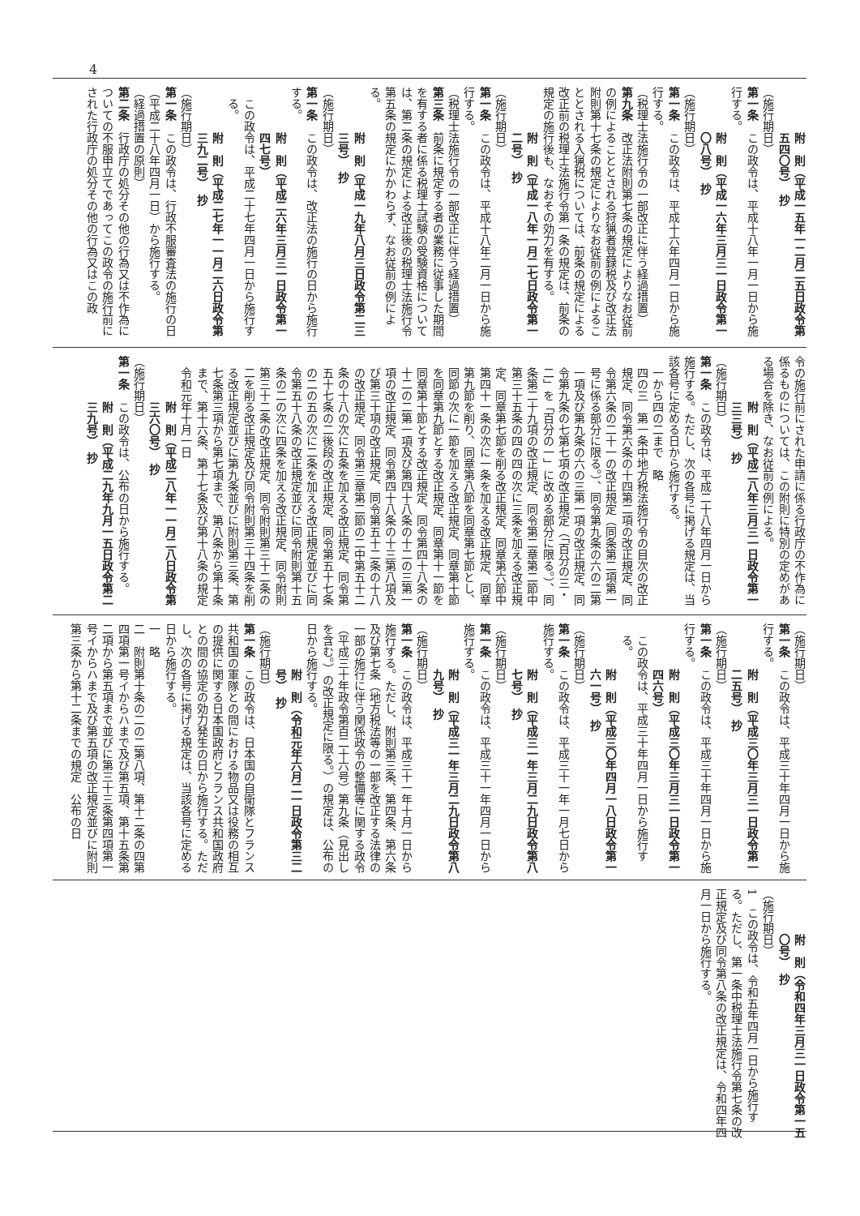4
附　則（平成一五年一二月二五日政令第五四〇号）　抄
（施行期日）
第一条　この政令は、平成十八年一月一日から施行する。
附　則（平成一六年三月三一日政令第一〇八号）　抄
（施行期日）
第一条　この政令は、平成十六年四月一日から施行する。
（税理士法施行令の一部改正に伴う経過措置）
第九条　改正法附則第七条の規定によりなお従前の例によることとされる狩猟者登録税及び改正法附則第十七条の規定によりなお従前の例によることとされる入猟税については、前条の規定による改正前の税理士法施行令第一条の規定は、前条の規定の施行後も、なおその効力を有する。
附　則（平成一八年一月二七日政令第一二号）　抄
（施行期日）
第一条　この政令は、平成十八年二月一日から施行する。
（税理士法施行令の一部改正に伴う経過措置）
第三条　前条に規定する者の業務に従事した期間を有する者に係る税理士試験の受験資格については、第二条の規定による改正後の税理士法施行令第五条の規定にかかわらず、なお従前の例による。
附　則（平成一九年八月三日政令第二三三号）　抄
（施行期日）
第一条　この政令は、改正法の施行の日から施行する。
附　則（平成二六年三月三一日政令第一四七号）
この政令は、平成二十七年四月一日から施行する。
附　則（平成二七年一一月二六日政令第三九二号）　抄
（施行期日）
第一条　この政令は、行政不服審査法の施行の日（平成二十八年四月一日）から施行する。
（経過措置の原則）
第二条　行政庁の処分その他の行為又は不作為についての不服申立てであってこの政令の施行前にされた行政庁の処分その他の行為又はこの政
令の施行前にされた申請に係る行政庁の不作為に係るものについては、この附則に特別の定めがある場合を除き、なお従前の例による。
附　則（平成二八年三月三一日政令第一三三号）　抄
（施行期日）
第一条　この政令は、平成二十八年四月一日から施行する。ただし、次の各号に掲げる規定は、当該各号に定める日から施行する。
一から四の二まで　略
四の三　第一条中地方税法施行令の目次の改正規定、同令第六条の十四第二項の改正規定、同令第六条の二十一の改正規定（同条第二項第一号に係る部分に限る。）、同令第九条の六の二第一項及び第九条の六の三第一項の改正規定、同令第九条の七第七項の改正規定（「百分の三・二」を「百分の一」に改める部分に限る。）、同条第二十九項の改正規定、同令第二章第二節中第三十五条の四の四の次に三条を加える改正規定、同章第七節を削る改正規定、同章第六節中第四十一条の次に一条を加える改正規定、同章第九節を削り、同章第八節を同章第七節とし、同節の次に一節を加える改正規定、同章第十節を同章第九節とする改正規定、同章第十一節を同章第十節とする改正規定、同令第四十八条の十二の二第一項及び第四十八条の十二の三第一項の改正規定、同令第四十八条の十三第八項及び第三十項の改正規定、同令第五十二条の十八の改正規定、同令第三章第二節の二中第五十二条の十八の次に五条を加える改正規定、同令第五十七条の二後段の改正規定、同令第五十七条の二の五の次に二条を加える改正規定並びに同令第五十八条の改正規定並びに同令附則第十五条の二の次に四条を加える改正規定、同令附則第三十二条の改正規定、同令附則第三十二条の二を削る改正規定及び同令附則第三十四条を削る改正規定並びに第九条並びに附則第三条、第七条第三項から第七項まで、第八条から第十条まで、第十六条、第十七条及び第十八条の規定　令和元年十月一日
附　則（平成二八年一一月二八日政令第三六〇号）　抄
（施行期日）
第一条　この政令は、公布の日から施行する。
附　則（平成二九年九月一五日政令第二三九号）　抄
（施行期日）
第一条　この政令は、平成三十年四月一日から施行する。
附　則（平成三〇年三月三一日政令第一二五号）　抄
（施行期日）
第一条　この政令は、平成三十年四月一日から施行する。
附　則（平成三〇年三月三一日政令第一四六号）
この政令は、平成三十年四月一日から施行する。
附　則（平成三〇年四月一八日政令第一六一号）　抄
（施行期日）
第一条　この政令は、平成三十一年一月七日から施行する。
附　則（平成三一年三月二九日政令第八七号）　抄
（施行期日）
第一条　この政令は、平成三十一年四月一日から施行する。
附　則（平成三一年三月二九日政令第八九号）　抄
（施行期日）
第一条　この政令は、平成三十一年十月一日から施行する。ただし、附則第三条、第四条、第六条及び第七条（地方税法等の一部を改正する法律の一部の施行に伴う関係政令の整備等に関する政令（平成三十年政令第百二十六号）第九条（見出しを含む。）の改正規定に限る。）の規定は、公布の日から施行する。
附　則（令和元年六月二一日政令第三二号）　抄
（施行期日）
第一条　この政令は、日本国の自衛隊とフランス共和国の軍隊との間における物品又は役務の相互の提供に関する日本国政府とフランス共和国政府との間の協定の効力発生の日から施行する。ただし、次の各号に掲げる規定は、当該各号に定める日から施行する。
一　略
二　附則第十条の二の二第八項、第十二条の四第四項第一号イからハまで及び第五項、第十五条第二項から第五項まで並びに第三十三条第四項第一号イからハまで及び第五項の改正規定並びに附則第三条から第十二条までの規定　公布の日
附　則（令和四年三月三一日政令第一五〇号）　抄
（施行期日）
1　この政令は、令和五年四月一日から施行する。ただし、第一条中税理士法施行令第七条の改正規定及び同令第八条の改正規定は、令和四年四月一日から施行する。